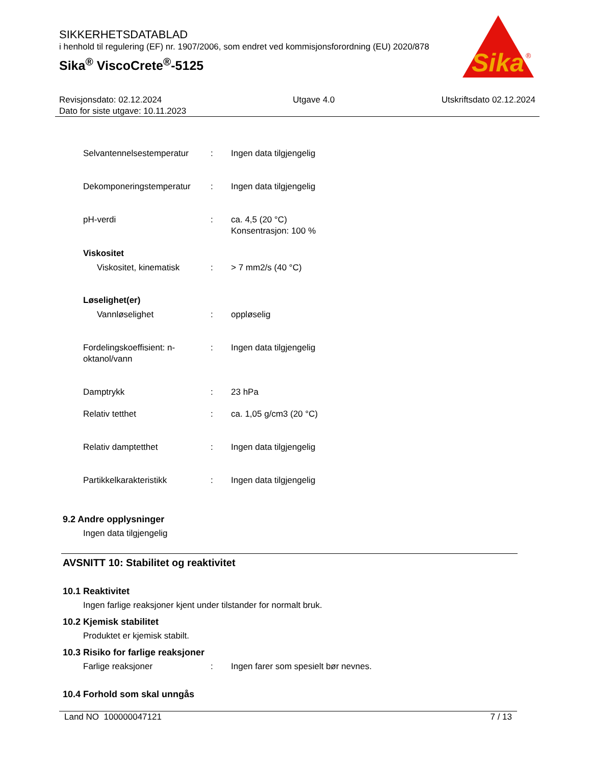SIKKERHETSDATABLAD
i henhold til regulering (EF) nr. 1907/2006, som endret ved kommisjonsforordning (EU) 2020/878
Sika<sup>®</sup> ViscoCrete<sup>®</sup>-5125
Sika
®
Revisjonsdato: 02.12.2024
Dato for siste utgave: 10.11.2023
Utgave 4.0 Utskriftsdato 02.12.2024
Selvantennelsestemperatur
: Ingen data tilgjengelig
Dekomponeringstemperatur : Ingen data tilgjengelig
pH-verdi : ca. 4,5 (20 °C)
Konsentrasjon: 100 %
Viskositet
Viskositet, kinematisk
: > 7 mm2/s (40 °C)
Løselighet(er)
Vannløselighet : oppløselig
Fordelingskoeffisient: n-oktanol/vann
: Ingen data tilgjengelig
Damptrykk : 23 hPa
Relativ tetthet : ca. 1,05 g/cm3 (20 °C)
Relativ damptetthet : Ingen data tilgjengelig
Partikkelkarakteristikk : Ingen data tilgjengelig
9.2 Andre opplysninger
Ingen data tilgjengelig
AVSNITT 10: Stabilitet og reaktivitet
10.1 Reaktivitet
Ingen farlige reaksjoner kjent under tilstander for normalt bruk.
10.2 Kjemisk stabilitet
Produktet er kjemisk stabilt.
10.3 Risiko for farlige reaksjoner
Farlige reaksjoner : Ingen farer som spesielt bør nevnes.
10.4 Forhold som skal unngås
Land NO 100000047121 7 / 13